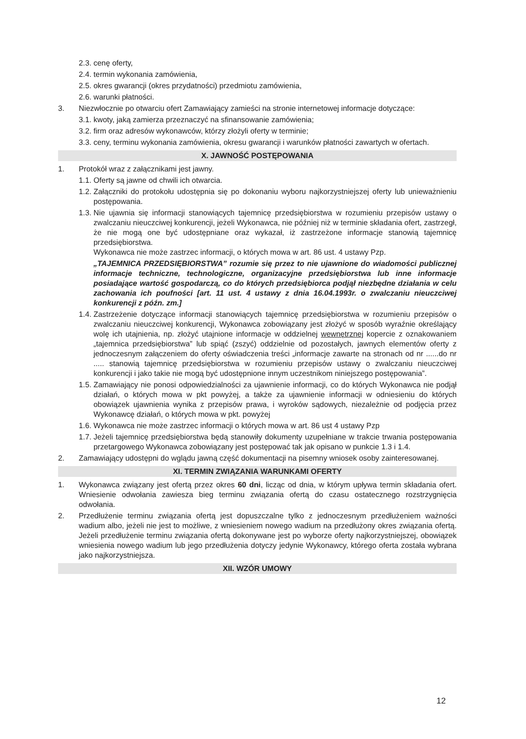2.3. cenę oferty,
2.4. termin wykonania zamówienia,
2.5. okres gwarancji (okres przydatności) przedmiotu zamówienia,
2.6. warunki płatności.
3. Niezwłocznie po otwarciu ofert Zamawiający zamieści na stronie internetowej informacje dotyczące:
3.1. kwoty, jaką zamierza przeznaczyć na sfinansowanie zamówienia;
3.2. firm oraz adresów wykonawców, którzy złożyli oferty w terminie;
3.3. ceny, terminu wykonania zamówienia, okresu gwarancji i warunków płatności zawartych w ofertach.
X. JAWNOŚĆ POSTĘPOWANIA
1. Protokół wraz z załącznikami jest jawny.
1.1. Oferty są jawne od chwili ich otwarcia.
1.2. Załączniki do protokołu udostępnia się po dokonaniu wyboru najkorzystniejszej oferty lub unieważnieniu postępowania.
1.3. Nie ujawnia się informacji stanowiących tajemnicę przedsiębiorstwa w rozumieniu przepisów ustawy o zwalczaniu nieuczciwej konkurencji, jeżeli Wykonawca, nie później niż w terminie składania ofert, zastrzegł, że nie mogą one być udostępniane oraz wykazał, iż zastrzeżone informacje stanowią tajemnicę przedsiębiorstwa.
Wykonawca nie może zastrzec informacji, o których mowa w art. 86 ust. 4 ustawy Pzp.
„TAJEMNICA PRZEDSIĘBIORSTWA” rozumie się przez to nie ujawnione do wiadomości publicznej informacje techniczne, technologiczne, organizacyjne przedsiębiorstwa lub inne informacje posiadające wartość gospodarczą, co do których przedsiębiorca podjął niezbędne działania w celu zachowania ich poufności [art. 11 ust. 4 ustawy z dnia 16.04.1993r. o zwalczaniu nieuczciwej konkurencji z późn. zm.]
1.4. Zastrzeżenie dotyczące informacji stanowiących tajemnicę przedsiębiorstwa w rozumieniu przepisów o zwalczaniu nieuczciwej konkurencji, Wykonawca zobowiązany jest złożyć w sposób wyraźnie określający wolę ich utajnienia, np. złożyć utajnione informacje w oddzielnej wewnętrznej kopercie z oznakowaniem „tajemnica przedsiębiorstwa” lub spiąć (zszyć) oddzielnie od pozostałych, jawnych elementów oferty z jednoczesnym załączeniem do oferty oświadczenia treści „informacje zawarte na stronach od nr ......do nr ..... stanowią tajemnicę przedsiębiorstwa w rozumieniu przepisów ustawy o zwalczaniu nieuczciwej konkurencji i jako takie nie mogą być udostępnione innym uczestnikom niniejszego postępowania”.
1.5. Zamawiający nie ponosi odpowiedzialności za ujawnienie informacji, co do których Wykonawca nie podjął działań, o których mowa w pkt powyżej, a także za ujawnienie informacji w odniesieniu do których obowiązek ujawnienia wynika z przepisów prawa, i wyroków sądowych, niezależnie od podjęcia przez Wykonawcę działań, o których mowa w pkt. powyżej
1.6. Wykonawca nie może zastrzec informacji o których mowa w art. 86 ust 4 ustawy Pzp
1.7. Jeżeli tajemnicę przedsiębiorstwa będą stanowiły dokumenty uzupełniane w trakcie trwania postępowania przetargowego Wykonawca zobowiązany jest postępować tak jak opisano w punkcie 1.3 i 1.4.
2. Zamawiający udostępni do wglądu jawną część dokumentacji na pisemny wniosek osoby zainteresowanej.
XI. TERMIN ZWIĄZANIA WARUNKAMI OFERTY
1. Wykonawca związany jest ofertą przez okres 60 dni, licząc od dnia, w którym upływa termin składania ofert. Wniesienie odwołania zawiesza bieg terminu związania ofertą do czasu ostatecznego rozstrzygnięcia odwołania.
2. Przedłużenie terminu związania ofertą jest dopuszczalne tylko z jednoczesnym przedłużeniem ważności wadium albo, jeżeli nie jest to możliwe, z wniesieniem nowego wadium na przedłużony okres związania ofertą. Jeżeli przedłużenie terminu związania ofertą dokonywane jest po wyborze oferty najkorzystniejszej, obowiązek wniesienia nowego wadium lub jego przedłużenia dotyczy jedynie Wykonawcy, którego oferta została wybrana jako najkorzystniejsza.
XII. WZÓR UMOWY
12